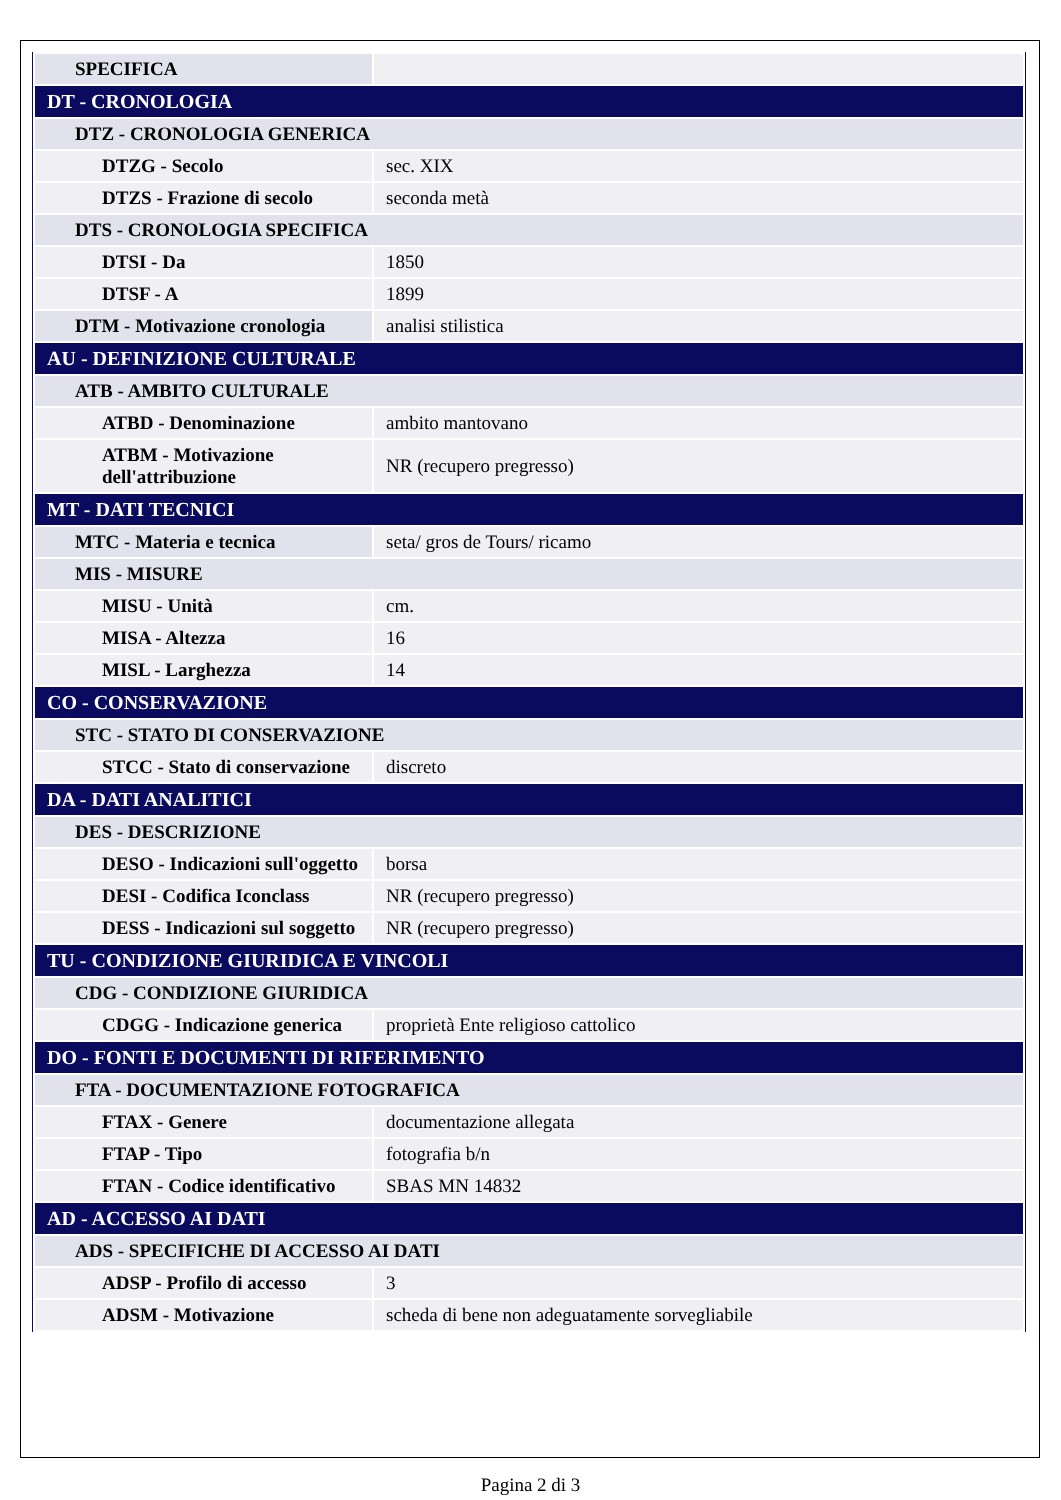| SPECIFICA | |
| DT - CRONOLOGIA | |
| DTZ - CRONOLOGIA GENERICA | |
| DTZG - Secolo | sec. XIX |
| DTZS - Frazione di secolo | seconda metà |
| DTS - CRONOLOGIA SPECIFICA | |
| DTSI - Da | 1850 |
| DTSF - A | 1899 |
| DTM - Motivazione cronologia | analisi stilistica |
| AU - DEFINIZIONE CULTURALE | |
| ATB - AMBITO CULTURALE | |
| ATBD - Denominazione | ambito mantovano |
| ATBM - Motivazione dell'attribuzione | NR (recupero pregresso) |
| MT - DATI TECNICI | |
| MTC - Materia e tecnica | seta/ gros de Tours/ ricamo |
| MIS - MISURE | |
| MISU - Unità | cm. |
| MISA - Altezza | 16 |
| MISL - Larghezza | 14 |
| CO - CONSERVAZIONE | |
| STC - STATO DI CONSERVAZIONE | |
| STCC - Stato di conservazione | discreto |
| DA - DATI ANALITICI | |
| DES - DESCRIZIONE | |
| DESO - Indicazioni sull'oggetto | borsa |
| DESI - Codifica Iconclass | NR (recupero pregresso) |
| DESS - Indicazioni sul soggetto | NR (recupero pregresso) |
| TU - CONDIZIONE GIURIDICA E VINCOLI | |
| CDG - CONDIZIONE GIURIDICA | |
| CDGG - Indicazione generica | proprietà Ente religioso cattolico |
| DO - FONTI E DOCUMENTI DI RIFERIMENTO | |
| FTA - DOCUMENTAZIONE FOTOGRAFICA | |
| FTAX - Genere | documentazione allegata |
| FTAP - Tipo | fotografia b/n |
| FTAN - Codice identificativo | SBAS MN 14832 |
| AD - ACCESSO AI DATI | |
| ADS - SPECIFICHE DI ACCESSO AI DATI | |
| ADSP - Profilo di accesso | 3 |
| ADSM - Motivazione | scheda di bene non adeguatamente sorvegliabile |
Pagina 2 di 3